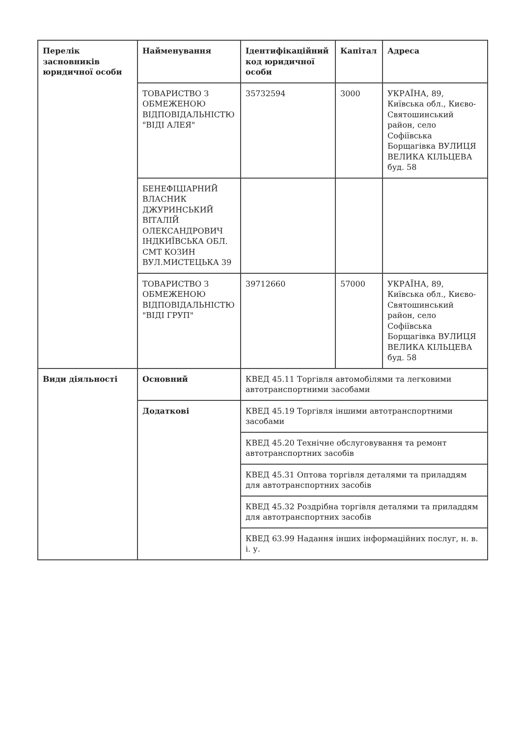| Перелік засновників юридичної особи | Найменування | Ідентифікаційний код юридичної особи | Капітал | Адреса |
| --- | --- | --- | --- | --- |
| | ТОВАРИСТВО З ОБМЕЖЕНОЮ ВІДПОВІДАЛЬНІСТЮ "ВІДІ АЛЕЯ" | 35732594 | 3000 | УКРАЇНА, 89, Київська обл., Києво-Святошинський район, село Софіївська Борщагівка ВУЛИЦЯ ВЕЛИКА КІЛЬЦЕВА буд. 58 |
| | БЕНЕФІЦІАРНИЙ ВЛАСНИК ДЖУРИНСЬКИЙ ВІТАЛІЙ ОЛЕКСАНДРОВИЧ ІНДКИЇВСЬКА ОБЛ. СМТ КОЗИН ВУЛ.МИСТЕЦЬКА 39 | | | |
| | ТОВАРИСТВО З ОБМЕЖЕНОЮ ВІДПОВІДАЛЬНІСТЮ "ВІДІ ГРУП" | 39712660 | 57000 | УКРАЇНА, 89, Київська обл., Києво-Святошинський район, село Софіївська Борщагівка ВУЛИЦЯ ВЕЛИКА КІЛЬЦЕВА буд. 58 |
| Види діяльності | Основний | КВЕД 45.11 Торгівля автомобілями та легковими автотранспортними засобами | | |
| | Додаткові | КВЕД 45.19 Торгівля іншими автотранспортними засобами | | |
| | | КВЕД 45.20 Технічне обслуговування та ремонт автотранспортних засобів | | |
| | | КВЕД 45.31 Оптова торгівля деталями та приладдям для автотранспортних засобів | | |
| | | КВЕД 45.32 Роздрібна торгівля деталями та приладдям для автотранспортних засобів | | |
| | | КВЕД 63.99 Надання інших інформаційних послуг, н. в. і. у. | | |